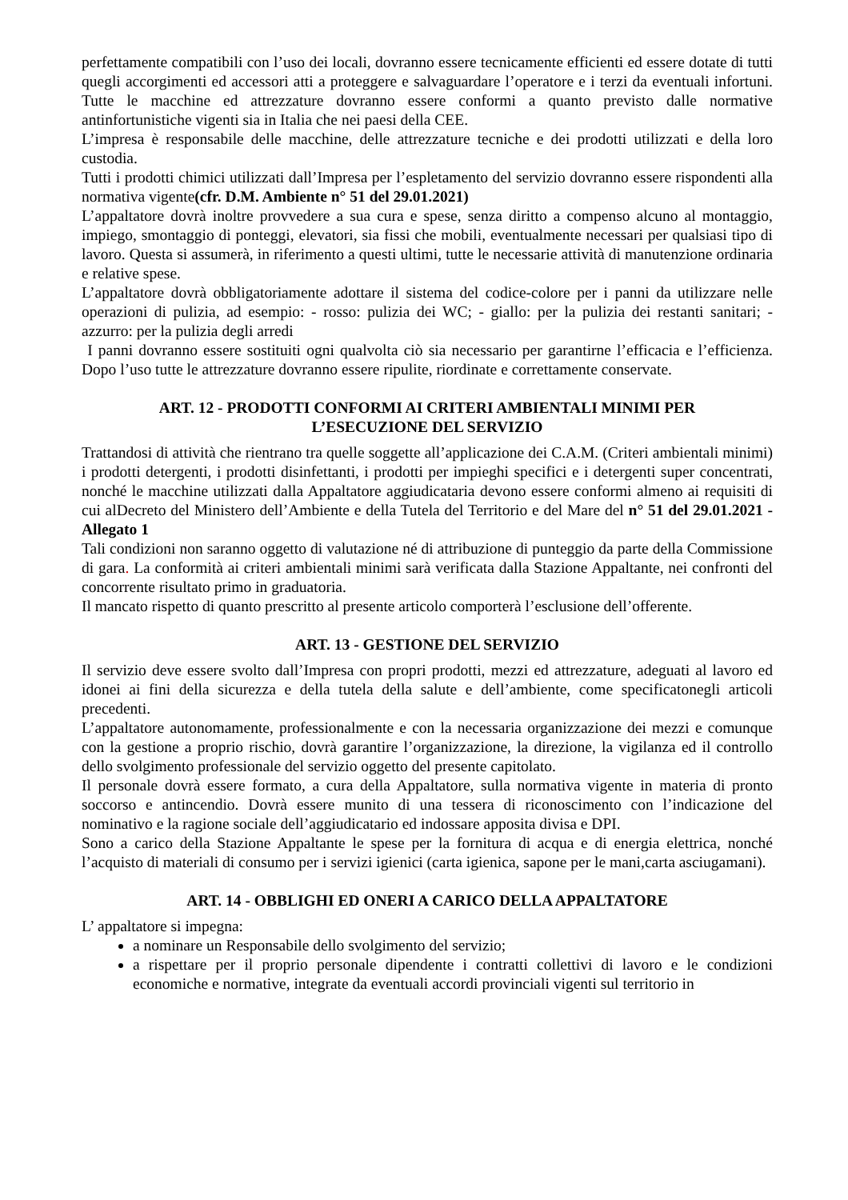perfettamente compatibili con l’uso dei locali, dovranno essere tecnicamente efficienti ed essere dotate di tutti quegli accorgimenti ed accessori atti a proteggere e salvaguardare l’operatore e i terzi da eventuali infortuni. Tutte le macchine ed attrezzature dovranno essere conformi a quanto previsto dalle normative antinfortunistiche vigenti sia in Italia che nei paesi della CEE.
L’impresa è responsabile delle macchine, delle attrezzature tecniche e dei prodotti utilizzati e della loro custodia.
Tutti i prodotti chimici utilizzati dall’Impresa per l’espletamento del servizio dovranno essere rispondenti alla normativa vigente(cfr. D.M. Ambiente n° 51 del 29.01.2021)
L’appaltatore dovrà inoltre provvedere a sua cura e spese, senza diritto a compenso alcuno al montaggio, impiego, smontaggio di ponteggi, elevatori, sia fissi che mobili, eventualmente necessari per qualsiasi tipo di lavoro. Questa si assumerà, in riferimento a questi ultimi, tutte le necessarie attività di manutenzione ordinaria e relative spese.
L’appaltatore dovrà obbligatoriamente adottare il sistema del codice-colore per i panni da utilizzare nelle operazioni di pulizia, ad esempio: - rosso: pulizia dei WC; - giallo: per la pulizia dei restanti sanitari; - azzurro: per la pulizia degli arredi
I panni dovranno essere sostituiti ogni qualvolta ciò sia necessario per garantirne l’efficacia e l’efficienza. Dopo l’uso tutte le attrezzature dovranno essere ripulite, riordinate e correttamente conservate.
ART. 12 - PRODOTTI CONFORMI AI CRITERI AMBIENTALI MINIMI PER
L’ESECUZIONE DEL SERVIZIO
Trattandosi di attività che rientrano tra quelle soggette all’applicazione dei C.A.M. (Criteri ambientali minimi) i prodotti detergenti, i prodotti disinfettanti, i prodotti per impieghi specifici e i detergenti super concentrati, nonché le macchine utilizzati dalla Appaltatore aggiudicataria devono essere conformi almeno ai requisiti di cui alDecreto del Ministero dell’Ambiente e della Tutela del Territorio e del Mare del n° 51 del 29.01.2021 - Allegato 1
Tali condizioni non saranno oggetto di valutazione né di attribuzione di punteggio da parte della Commissione di gara. La conformità ai criteri ambientali minimi sarà verificata dalla Stazione Appaltante, nei confronti del concorrente risultato primo in graduatoria.
Il mancato rispetto di quanto prescritto al presente articolo comporterà l’esclusione dell’offerente.
ART. 13 - GESTIONE DEL SERVIZIO
Il servizio deve essere svolto dall’Impresa con propri prodotti, mezzi ed attrezzature, adeguati al lavoro ed idonei ai fini della sicurezza e della tutela della salute e dell’ambiente, come specificatonegli articoli precedenti.
L’appaltatore autonomamente, professionalmente e con la necessaria organizzazione dei mezzi e comunque con la gestione a proprio rischio, dovrà garantire l’organizzazione, la direzione, la vigilanza ed il controllo dello svolgimento professionale del servizio oggetto del presente capitolato.
Il personale dovrà essere formato, a cura della Appaltatore, sulla normativa vigente in materia di pronto soccorso e antincendio. Dovrà essere munito di una tessera di riconoscimento con l’indicazione del nominativo e la ragione sociale dell’aggiudicatario ed indossare apposita divisa e DPI.
Sono a carico della Stazione Appaltante le spese per la fornitura di acqua e di energia elettrica, nonché l’acquisto di materiali di consumo per i servizi igienici (carta igienica, sapone per le mani,carta asciugamani).
ART. 14 - OBBLIGHI ED ONERI A CARICO DELLA APPALTATORE
L’ appaltatore si impegna:
a nominare un Responsabile dello svolgimento del servizio;
a rispettare per il proprio personale dipendente i contratti collettivi di lavoro e le condizioni economiche e normative, integrate da eventuali accordi provinciali vigenti sul territorio in